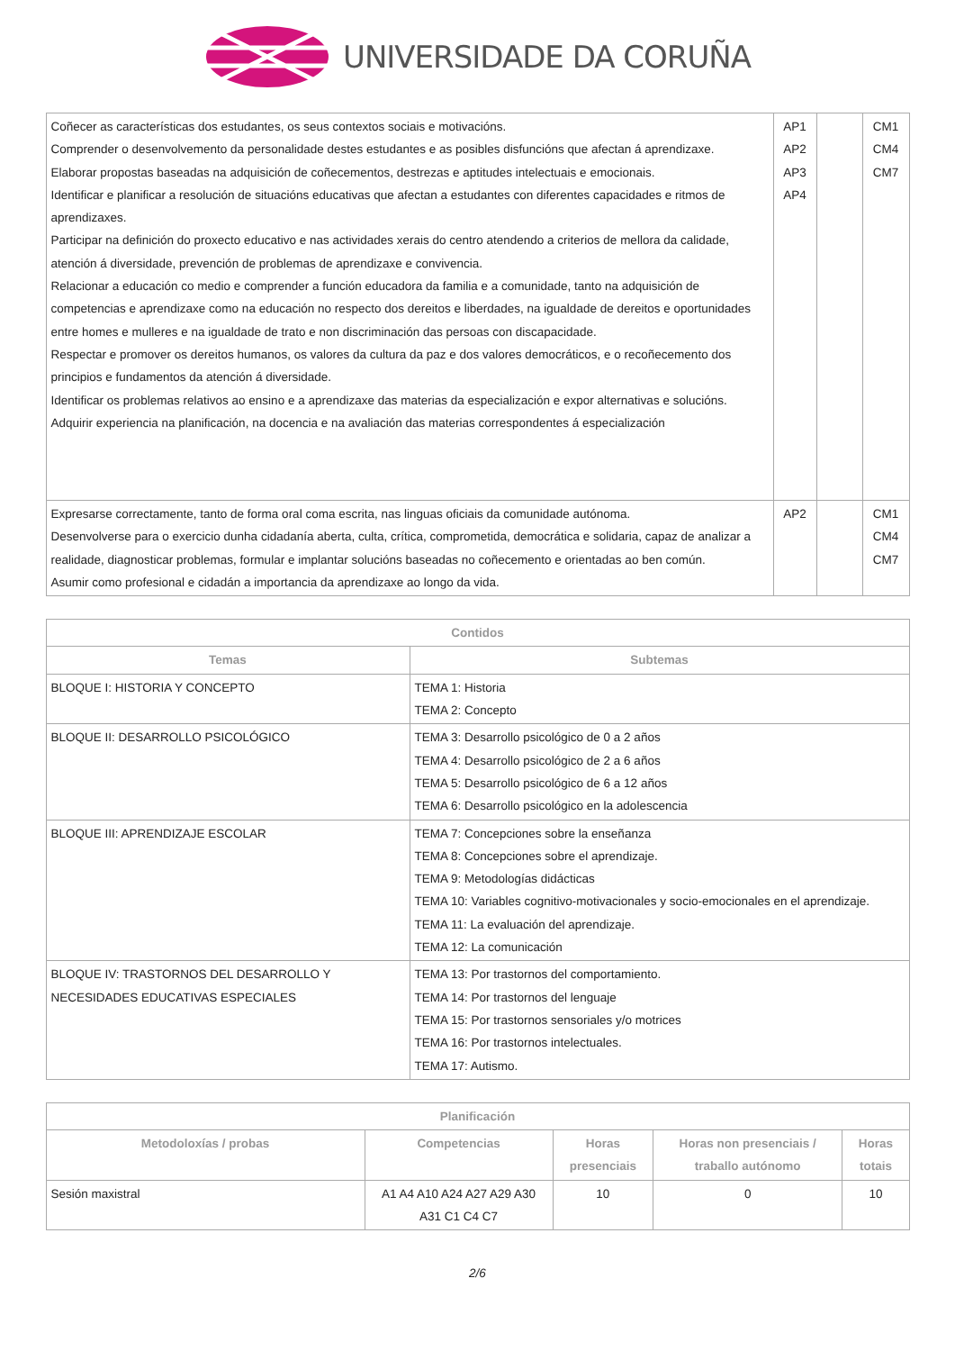UNIVERSIDADE DA CORUÑA
| Coñecer as características dos estudantes, os seus contextos sociais e motivacións. Comprender o desenvolvemento da personalidade destes estudantes e as posibles disfuncións que afectan á aprendizaxe. Elaborar propostas baseadas na adquisición de coñecementos, destrezas e aptitudes intelectuais e emocionais. Identificar e planificar a resolución de situacións educativas que afectan a estudantes con diferentes capacidades e ritmos de aprendizaxes. Participar na definición do proxecto educativo e nas actividades xerais do centro atendendo a criterios de mellora da calidade, atención á diversidade, prevención de problemas de aprendizaxe e convivencia. Relacionar a educación co medio e comprender a función educadora da familia e a comunidade, tanto na adquisición de competencias e aprendizaxe como na educación no respecto dos dereitos e liberdades, na igualdade de dereitos e oportunidades entre homes e mulleres e na igualdade de trato e non discriminación das persoas con discapacidade. Respectar e promover os dereitos humanos, os valores da cultura da paz e dos valores democráticos, e o recoñecemento dos principios e fundamentos da atención á diversidade. Identificar os problemas relativos ao ensino e a aprendizaxe das materias da especialización e expor alternativas e solucións. Adquirir experiencia na planificación, na docencia e na avaliación das materias correspondentes á especialización | AP1 AP2 AP3 AP4 | | CM1 CM4 CM7 |
| Expresarse correctamente, tanto de forma oral coma escrita, nas linguas oficiais da comunidade autónoma. Desenvolverse para o exercicio dunha cidadanía aberta, culta, crítica, comprometida, democrática e solidaria, capaz de analizar a realidade, diagnosticar problemas, formular e implantar solucións baseadas no coñecemento e orientadas ao ben común. Asumir como profesional e cidadán a importancia da aprendizaxe ao longo da vida. | AP2 | | CM1 CM4 CM7 |
| Contidos | |
| --- | --- |
| Temas | Subtemas |
| BLOQUE I: HISTORIA Y CONCEPTO | TEMA 1: Historia TEMA 2: Concepto |
| BLOQUE II: DESARROLLO PSICOLÓGICO | TEMA 3: Desarrollo psicológico de 0 a 2 años TEMA 4: Desarrollo psicológico de 2 a 6 años TEMA 5: Desarrollo psicológico de 6 a 12 años TEMA 6: Desarrollo psicológico en la adolescencia |
| BLOQUE III: APRENDIZAJE ESCOLAR | TEMA 7: Concepciones sobre la enseñanza TEMA 8: Concepciones sobre el aprendizaje. TEMA 9: Metodologías didácticas TEMA 10: Variables cognitivo-motivacionales y socio-emocionales en el aprendizaje. TEMA 11: La evaluación del aprendizaje. TEMA 12: La comunicación |
| BLOQUE IV: TRASTORNOS DEL DESARROLLO Y NECESIDADES EDUCATIVAS ESPECIALES | TEMA 13: Por trastornos del comportamiento. TEMA 14: Por trastornos del lenguaje TEMA 15: Por trastornos sensoriales y/o motrices TEMA 16: Por trastornos intelectuales. TEMA 17: Autismo. |
| Planificación | | | | |
| --- | --- | --- | --- | --- |
| Metodoloxías / probas | Competencias | Horas presenciais | Horas non presenciais / traballo autónomo | Horas totais |
| Sesión maxistral | A1 A4 A10 A24 A27 A29 A30 A31 C1 C4 C7 | 10 | 0 | 10 |
2/6